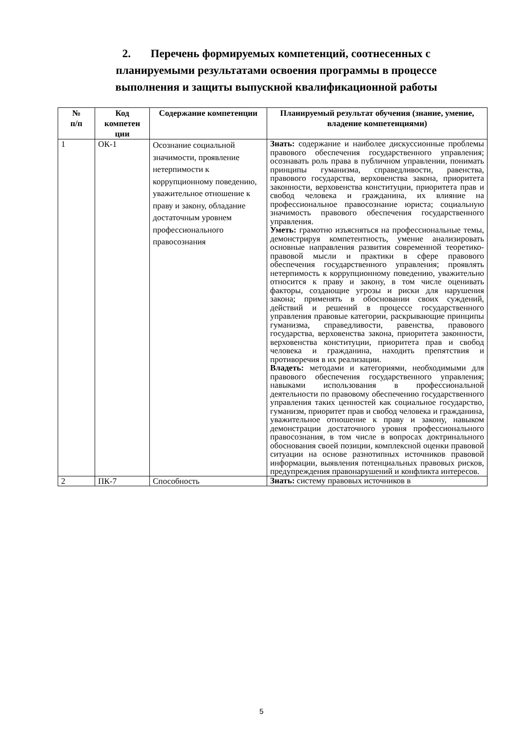2. Перечень формируемых компетенций, соотнесенных с планируемыми результатами освоения программы в процессе выполнения и защиты выпускной квалификационной работы
| № п/п | Код компетен ции | Содержание компетенции | Планируемый результат обучения (знание, умение, владение компетенциями) |
| --- | --- | --- | --- |
| 1 | ОК-1 | Осознание социальной значимости, проявление нетерпимости к коррупционному поведению, уважительное отношение к праву и закону, обладание достаточным уровнем профессионального правосознания | Знать: содержание и наиболее дискуссионные проблемы правового обеспечения государственного управления; осознавать роль права в публичном управлении, понимать принципы гуманизма, справедливости, равенства, правового государства, верховенства закона, приоритета законности, верховенства конституции, приоритета прав и свобод человека и гражданина, их влияние на профессиональное правосознание юриста; социальную значимость правового обеспечения государственного управления. Уметь: грамотно изъясняться на профессиональные темы, демонстрируя компетентность, умение анализировать основные направления развития современной теоретико-правовой мысли и практики в сфере правового обеспечения государственного управления; проявлять нетерпимость к коррупционному поведению, уважительно относится к праву и закону, в том числе оценивать факторы, создающие угрозы и риски для нарушения закона; применять в обосновании своих суждений, действий и решений в процессе государственного управления правовые категории, раскрывающие принципы гуманизма, справедливости, равенства, правового государства, верховенства закона, приоритета законности, верховенства конституции, приоритета прав и свобод человека и гражданина, находить препятствия и противоречия в их реализации. Владеть: методами и категориями, необходимыми для правового обеспечения государственного управления; навыками использования в профессиональной деятельности по правовому обеспечению государственного управления таких ценностей как социальное государство, гуманизм, приоритет прав и свобод человека и гражданина, уважительное отношение к праву и закону, навыком демонстрации достаточного уровня профессионального правосознания, в том числе в вопросах доктринального обоснования своей позиции, комплексной оценки правовой ситуации на основе разнотипных источников правовой информации, выявления потенциальных правовых рисков, предупреждения правонарушений и конфликта интересов. |
| 2 | ПК-7 | Способность | Знать: систему правовых источников в |
5